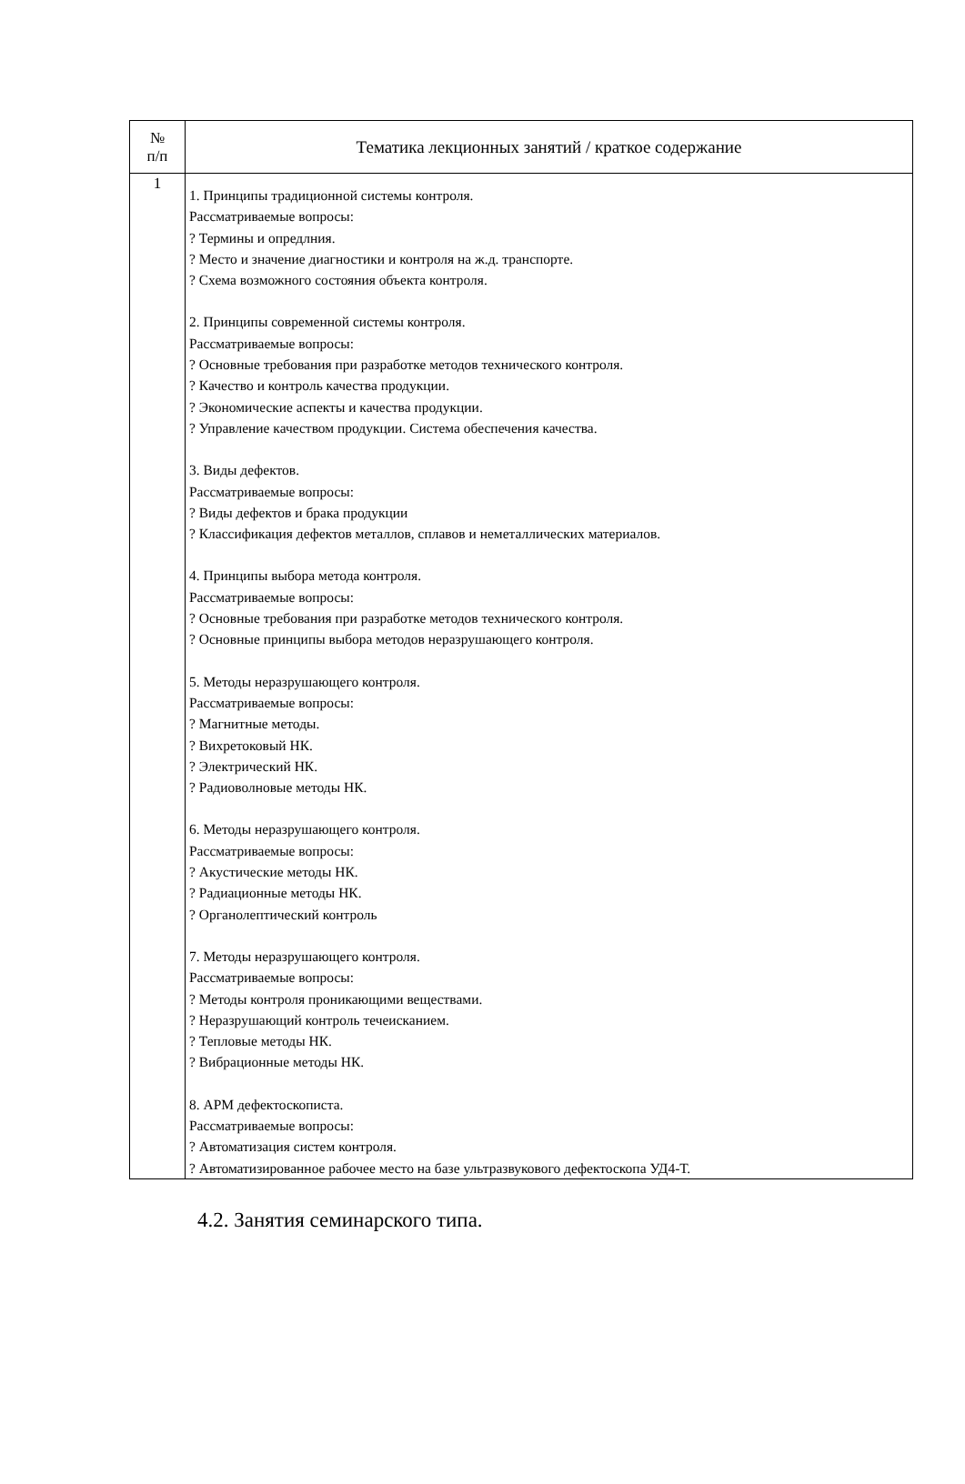| № п/п | Тематика лекционных занятий / краткое содержание |
| --- | --- |
| 1 | 1. Принципы традиционной системы контроля. Рассматриваемые вопросы: ? Термины и опредлния. ? Место и значение диагностики и контроля на ж.д. транспорте. ? Схема возможного состояния объекта контроля. 2. Принципы современной системы контроля. Рассматриваемые вопросы: ? Основные требования при разработке методов технического контроля. ? Качество и контроль качества продукции. ? Экономические аспекты и качества продукции. ? Управление качеством продукции. Система обеспечения качества. 3. Виды дефектов. Рассматриваемые вопросы: ? Виды дефектов и брака продукции ? Классификация дефектов металлов, сплавов и неметаллических материалов. 4. Принципы выбора метода контроля. Рассматриваемые вопросы: ? Основные требования при разработке методов технического контроля. ? Основные принципы выбора методов неразрушающего контроля. 5. Методы неразрушающего контроля. Рассматриваемые вопросы: ? Магнитные методы. ? Вихретоковый НК. ? Электрический НК. ? Радиоволновые методы НК. 6. Методы неразрушающего контроля. Рассматриваемые вопросы: ? Акустические методы НК. ? Радиационные методы НК. ? Органолептический контроль 7. Методы неразрушающего контроля. Рассматриваемые вопросы: ? Методы контроля проникающими веществами. ? Неразрушающий контроль течеисканием. ? Тепловые методы НК. ? Вибрационные методы НК. 8. АРМ дефектоскописта. Рассматриваемые вопросы: ? Автоматизация систем контроля. ? Автоматизированное рабочее место на базе ультразвукового дефектоскопа УД4-Т. |
4.2. Занятия семинарского типа.